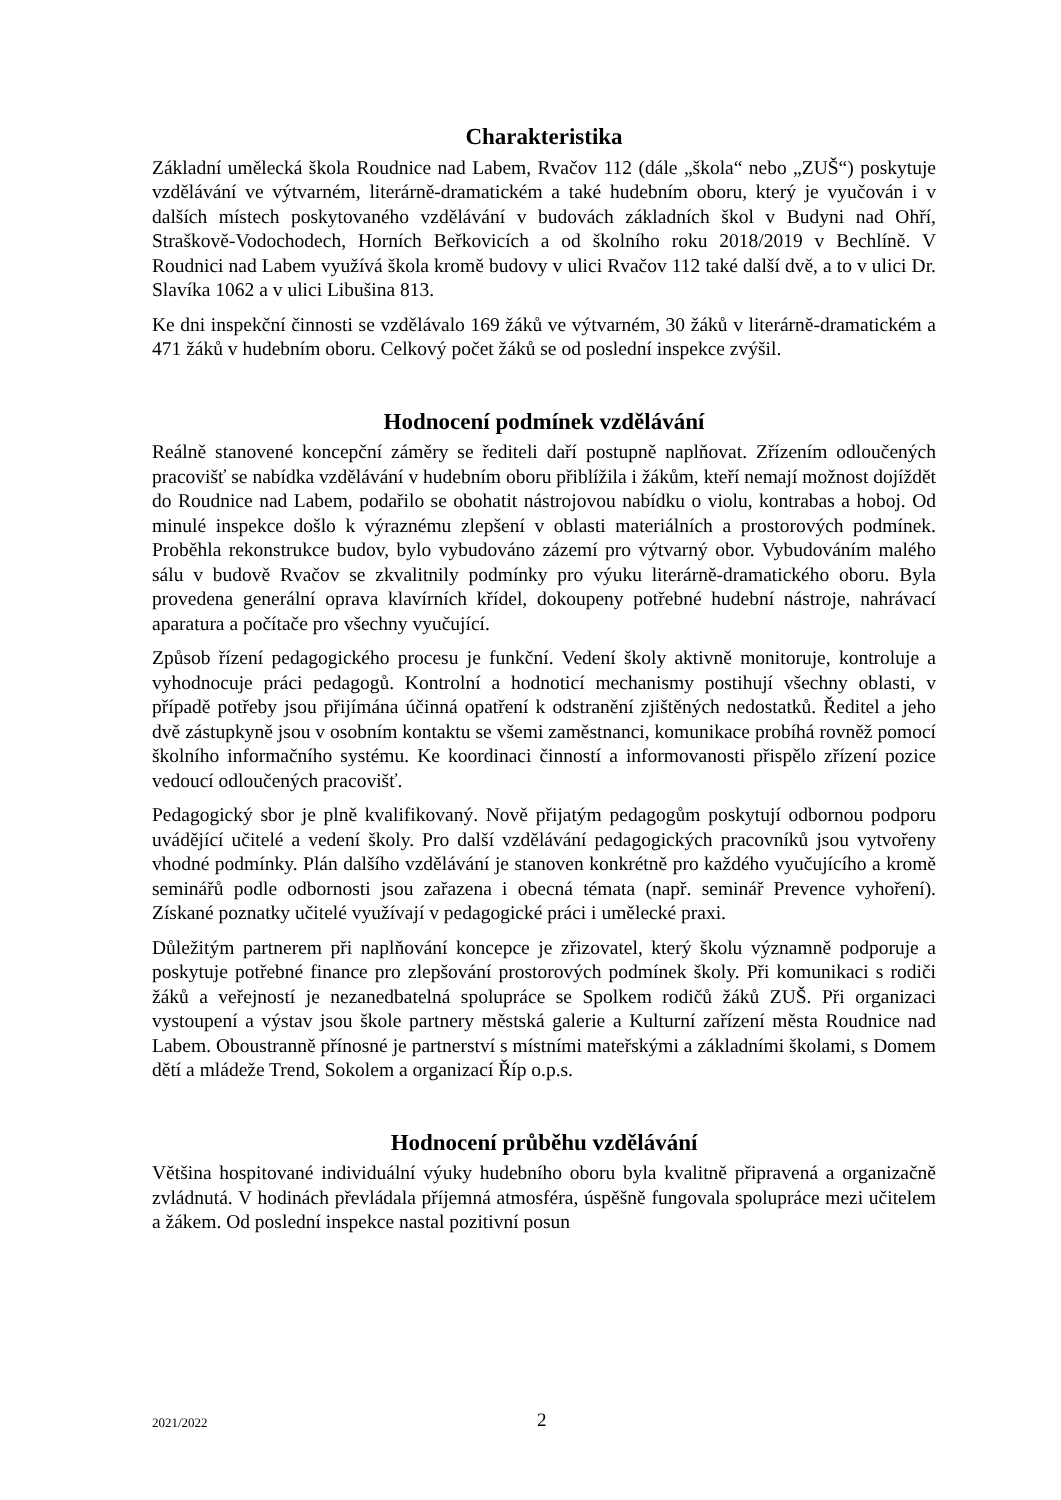Charakteristika
Základní umělecká škola Roudnice nad Labem, Rvačov 112 (dále „škola“ nebo „ZUŠ“) poskytuje vzdělávání ve výtvarném, literárně-dramatickém a také hudebním oboru, který je vyučován i v dalších místech poskytovaného vzdělávání v budovách základních škol v Budyni nad Ohří, Straškově-Vodochodech, Horních Beřkovicích a od školního roku 2018/2019 v Bechlíně. V Roudnici nad Labem využívá škola kromě budovy v ulici Rvačov 112 také další dvě, a to v ulici Dr. Slavíka 1062 a v ulici Libušina 813.
Ke dni inspekční činnosti se vzdělávalo 169 žáků ve výtvarném, 30 žáků v literárně-dramatickém a 471 žáků v hudebním oboru. Celkový počet žáků se od poslední inspekce zvýšil.
Hodnocení podmínek vzdělávání
Reálně stanovené koncepční záměry se řediteli daří postupně naplňovat. Zřízením odloučených pracovišť se nabídka vzdělávání v hudebním oboru přiblížila i žákům, kteří nemají možnost dojíždět do Roudnice nad Labem, podařilo se obohatit nástrojovou nabídku o violu, kontrabas a hoboj. Od minulé inspekce došlo k výraznému zlepšení v oblasti materiálních a prostorových podmínek. Proběhla rekonstrukce budov, bylo vybudováno zázemí pro výtvarný obor. Vybudováním malého sálu v budově Rvačov se zkvalitnily podmínky pro výuku literárně-dramatického oboru. Byla provedena generální oprava klavírních křídel, dokoupeny potřebné hudební nástroje, nahrávací aparatura a počítače pro všechny vyučující.
Způsob řízení pedagogického procesu je funkční. Vedení školy aktivně monitoruje, kontroluje a vyhodnocuje práci pedagogů. Kontrolní a hodnoticí mechanismy postihují všechny oblasti, v případě potřeby jsou přijímána účinná opatření k odstranění zjištěných nedostatků. Ředitel a jeho dvě zástupkyně jsou v osobním kontaktu se všemi zaměstnanci, komunikace probíhá rovněž pomocí školního informačního systému. Ke koordinaci činností a informovanosti přispělo zřízení pozice vedoucí odloučených pracovišť.
Pedagogický sbor je plně kvalifikovaný. Nově přijatým pedagogům poskytují odbornou podporu uvádějící učitelé a vedení školy. Pro další vzdělávání pedagogických pracovníků jsou vytvořeny vhodné podmínky. Plán dalšího vzdělávání je stanoven konkrétně pro každého vyučujícího a kromě seminářů podle odbornosti jsou zařazena i obecná témata (např. seminář Prevence vyhoření). Získané poznatky učitelé využívají v pedagogické práci i umělecké praxi.
Důležitým partnerem při naplňování koncepce je zřizovatel, který školu významně podporuje a poskytuje potřebné finance pro zlepšování prostorových podmínek školy. Při komunikaci s rodiči žáků a veřejností je nezanedbatelná spolupráce se Spolkem rodičů žáků ZUŠ. Při organizaci vystoupení a výstav jsou škole partnery městská galerie a Kulturní zařízení města Roudnice nad Labem. Oboustranně přínosné je partnerství s místními mateřskými a základními školami, s Domem dětí a mládeže Trend, Sokolem a organizací Říp o.p.s.
Hodnocení průběhu vzdělávání
Většina hospitované individuální výuky hudebního oboru byla kvalitně připravená a organizačně zvládnutá. V hodinách převládala příjemná atmosféra, úspěšně fungovala spolupráce mezi učitelem a žákem. Od poslední inspekce nastal pozitivní posun
2021/2022 2